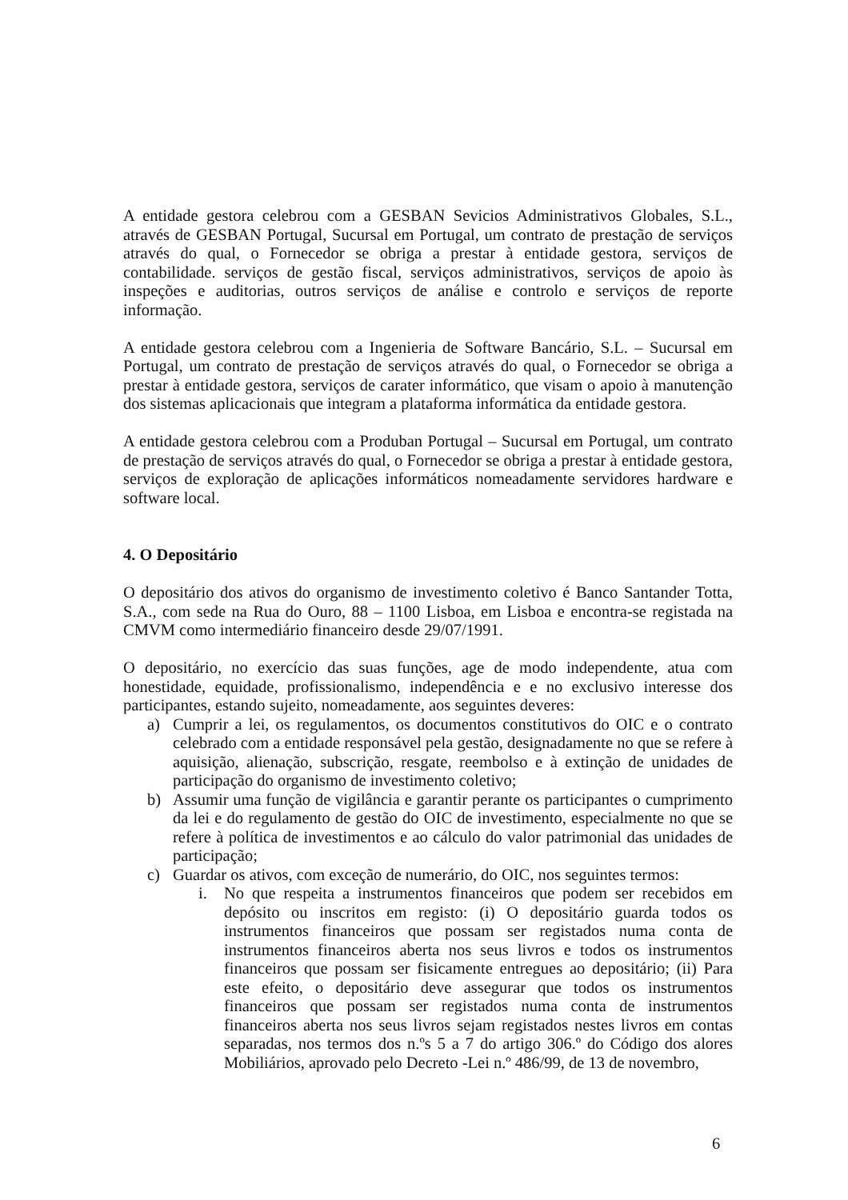A entidade gestora celebrou com a GESBAN Sevicios Administrativos Globales, S.L., através de GESBAN Portugal, Sucursal em Portugal, um contrato de prestação de serviços através do qual, o Fornecedor se obriga a prestar à entidade gestora, serviços de contabilidade. serviços de gestão fiscal, serviços administrativos, serviços de apoio às inspeções e auditorias, outros serviços de análise e controlo e serviços de reporte informação.
A entidade gestora celebrou com a Ingenieria de Software Bancário, S.L. – Sucursal em Portugal, um contrato de prestação de serviços através do qual, o Fornecedor se obriga a prestar à entidade gestora, serviços de carater informático, que visam o apoio à manutenção dos sistemas aplicacionais que integram a plataforma informática da entidade gestora.
A entidade gestora celebrou com a Produban Portugal – Sucursal em Portugal, um contrato de prestação de serviços através do qual, o Fornecedor se obriga a prestar à entidade gestora, serviços de exploração de aplicações informáticos nomeadamente servidores hardware e software local.
4. O Depositário
O depositário dos ativos do organismo de investimento coletivo é Banco Santander Totta, S.A., com sede na Rua do Ouro, 88 – 1100 Lisboa, em Lisboa e encontra-se registada na CMVM como intermediário financeiro desde 29/07/1991.
O depositário, no exercício das suas funções, age de modo independente, atua com honestidade, equidade, profissionalismo, independência e e no exclusivo interesse dos participantes, estando sujeito, nomeadamente, aos seguintes deveres:
a) Cumprir a lei, os regulamentos, os documentos constitutivos do OIC e o contrato celebrado com a entidade responsável pela gestão, designadamente no que se refere à aquisição, alienação, subscrição, resgate, reembolso e à extinção de unidades de participação do organismo de investimento coletivo;
b) Assumir uma função de vigilância e garantir perante os participantes o cumprimento da lei e do regulamento de gestão do OIC de investimento, especialmente no que se refere à política de investimentos e ao cálculo do valor patrimonial das unidades de participação;
c) Guardar os ativos, com exceção de numerário, do OIC, nos seguintes termos:
i. No que respeita a instrumentos financeiros que podem ser recebidos em depósito ou inscritos em registo: (i) O depositário guarda todos os instrumentos financeiros que possam ser registados numa conta de instrumentos financeiros aberta nos seus livros e todos os instrumentos financeiros que possam ser fisicamente entregues ao depositário; (ii) Para este efeito, o depositário deve assegurar que todos os instrumentos financeiros que possam ser registados numa conta de instrumentos financeiros aberta nos seus livros sejam registados nestes livros em contas separadas, nos termos dos n.ºs 5 a 7 do artigo 306.º do Código dos alores Mobiliários, aprovado pelo Decreto -Lei n.º 486/99, de 13 de novembro,
6